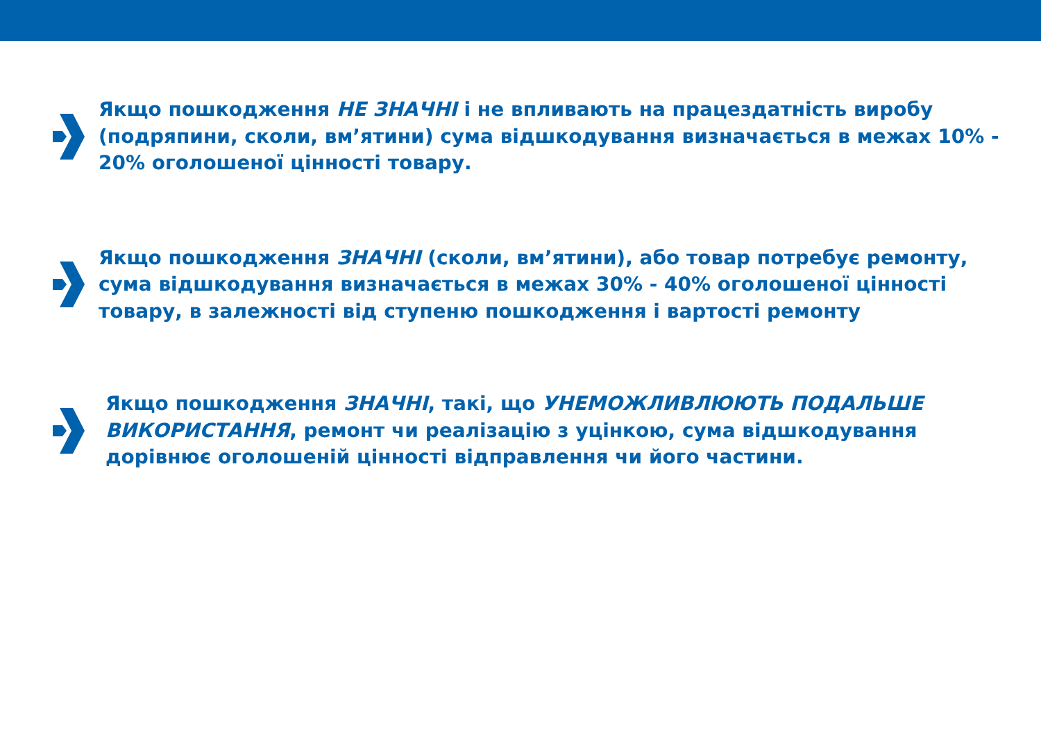Якщо пошкодження НЕ ЗНАЧНІ і не впливають на працездатність виробу (подряпини, сколи, вм’ятини) сума відшкодування визначається в межах 10% - 20% оголошеної цінності товару.
Якщо пошкодження ЗНАЧНІ (сколи, вм’ятини), або товар потребує ремонту, сума відшкодування визначається в межах 30% - 40% оголошеної цінності товару, в залежності від ступеню пошкодження і вартості ремонту
Якщо пошкодження ЗНАЧНІ, такі, що УНЕМОЖЛИВЛЮЮТЬ ПОДАЛЬШЕ ВИКОРИСТАННЯ, ремонт чи реалізацію з уцінкою, сума відшкодування дорівнює оголошеній цінності відправлення чи його частини.